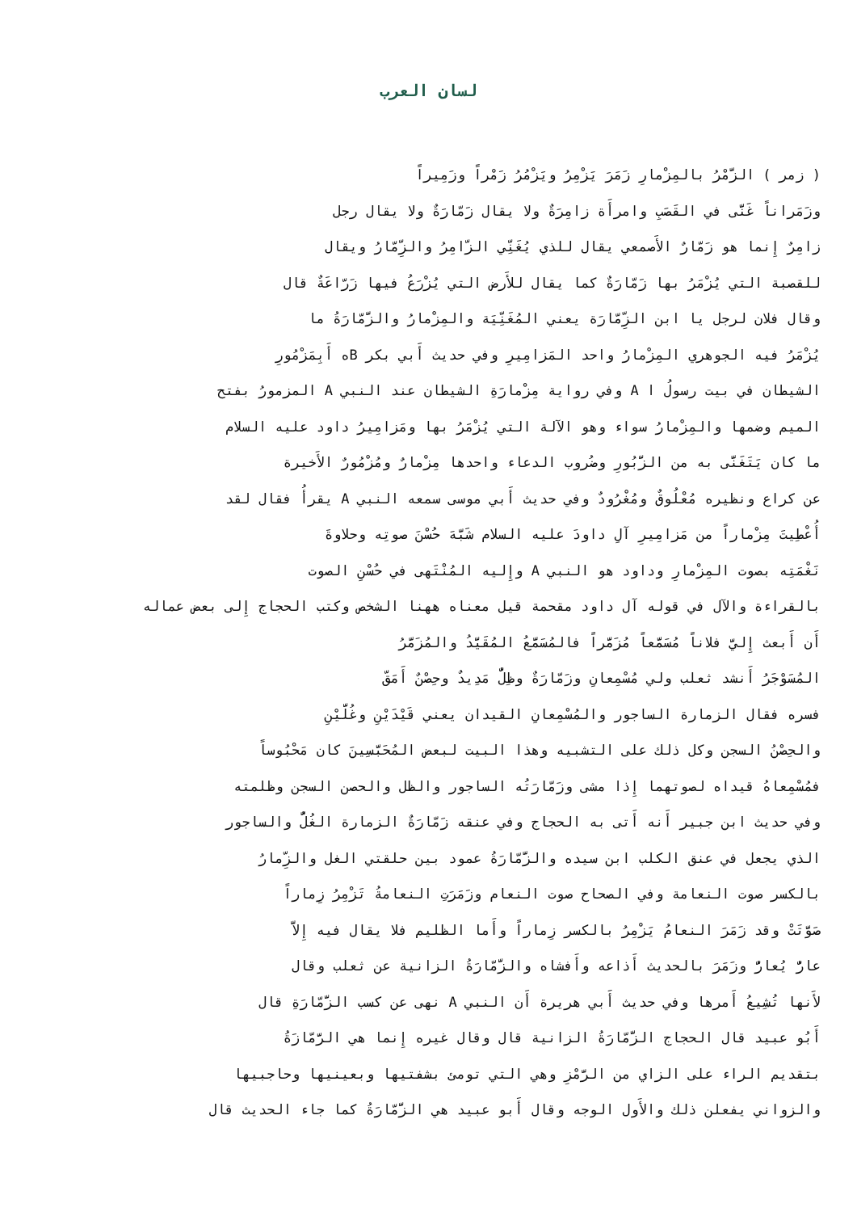لسان العرب
( زمر ) الزَّمْرُ بالمِزْمارِ زَمَرَ يَزْمِرُ ويَزْمُرُ زَمْراً وزَمِيراً
وزَمَراناً غَنَّى في القَصَبِ وامرأَة زامِرَةٌ ولا يقال زَمّارَةٌ ولا يقال رجل
زامِرٌ إِنما هو زَمّارٌ الأَصمعي يقال للذي يُغَنِّي الزّامِرُ والزِّمّارُ ويقال
للقصبة التي يُزْمَرُ بها زَمّارَةٌ كما يقال للأَرض التي يُزْرَعُ فيها زَرّاعَةٌ قال
وقال فلان لرجل يا ابن الزِّمّارَة يعني المُغَنِّيَة والمِزْمارُ والزَّمّارَةُ ما
يُزْمَرُ فيه الجوهري المِزْمارُ واحد المَزامِيرِ وفي حديث أَبي بكر Bه أَبِمَزْمُورِ
الشيطان في بيت رسولُ ا A وفي رواية مِزْمارَةِ الشيطان عند النبي A المزمورُ بفتح
الميم وضمها والمِزْمارُ سواء وهو الآلة التي يُزْمَرُ بها ومَزامِيرُ داود عليه السلام
ما كان يَتَغَنَّى به من الزَّبُورِ وضُروب الدعاء واحدها مِزْمارٌ ومُزْمُورٌ الأَخيرة
عن كراع ونظيره مُعْلُوقٌ ومُغْرُودٌ وفي حديث أَبي موسى سمعه النبي A يقرأُ فقال لقد
أُعْطِيتَ مِزْماراً من مَزامِيرِ آلِ داودَ عليه السلام شَبَّهَ حُسْنَ صوتِه وحلاوةَ
نَغْمَتِه بصوت المِزْمارِ وداود هو النبي A وإِليه المُنْتَهى في حُسْنِ الصوت
بالقراءة والآل في قوله آل داود مقحمة قيل معناه ههنا الشخص وكتب الحجاج إِلى بعض عماله
أَن أَبعث إِليَّ فلاناً مُسَمَّعاً مُزَمَّراً فالمُسَمَّعُ المُقَيَّدُ والمُزَمَّرُ
المُسَوْجَرُ أَنشد ثعلب ولي مُسْمِعانِ وزَمّارَةٌ وظِلٌّ مَدِيدٌ وحِصْنٌ أَمَقّ
فسره فقال الزمارة الساجور والمُسْمِعانِ القيدان يعني قَيْدَيْنِ وغُلَّيْنِ
والحِصْنُ السجن وكل ذلك على التشبيه وهذا البيت لبعض المُحَبَّسِينَ كان مَحْبُوساً
فمُسْمِعاهُ قيداه لصوتهما إِذا مشى وزَمّارَتُه الساجور والظل والحصن السجن وظلمته
وفي حديث ابن جبير أَنه أَتى به الحجاج وفي عنقه زَمّارَةٌ الزمارة الغُلُّ والساجور
الذي يجعل في عنق الكلب ابن سيده والزَّمّارَةُ عمود بين حلقتي الغل والزِّمارُ
بالكسر صوت النعامة وفي الصحاح صوت النعام وزَمَرَتِ النعامةُ تَزْمِرُ زِماراً
صَوَّتَتْ وقد زَمَرَ النعامُ يَزْمِرُ بالكسر زِماراً وأَما الظليم فلا يقال فيه إِلاَّ
عارٌّ يُعارُّ وزَمَرَ بالحديث أَذاعه وأَفشاه والزَّمّارَةُ الزانية عن ثعلب وقال
لأَنها تُشِيعُ أَمرها وفي حديث أَبي هريرة أَن النبي A نهى عن كسب الزَّمّارَةِ قال
أَبُو عبيد قال الحجاج الزَّمّارَةُ الزانية قال وقال غيره إِنما هي الرَّمّازَةُ
بتقديم الراء على الزاي من الرَّمْزِ وهي التي تومئ بشفتيها وبعينيها وحاجبيها
والزواني يفعلن ذلك والأَول الوجه وقال أَبو عبيد هي الزَّمّارَةُ كما جاء الحديث قال